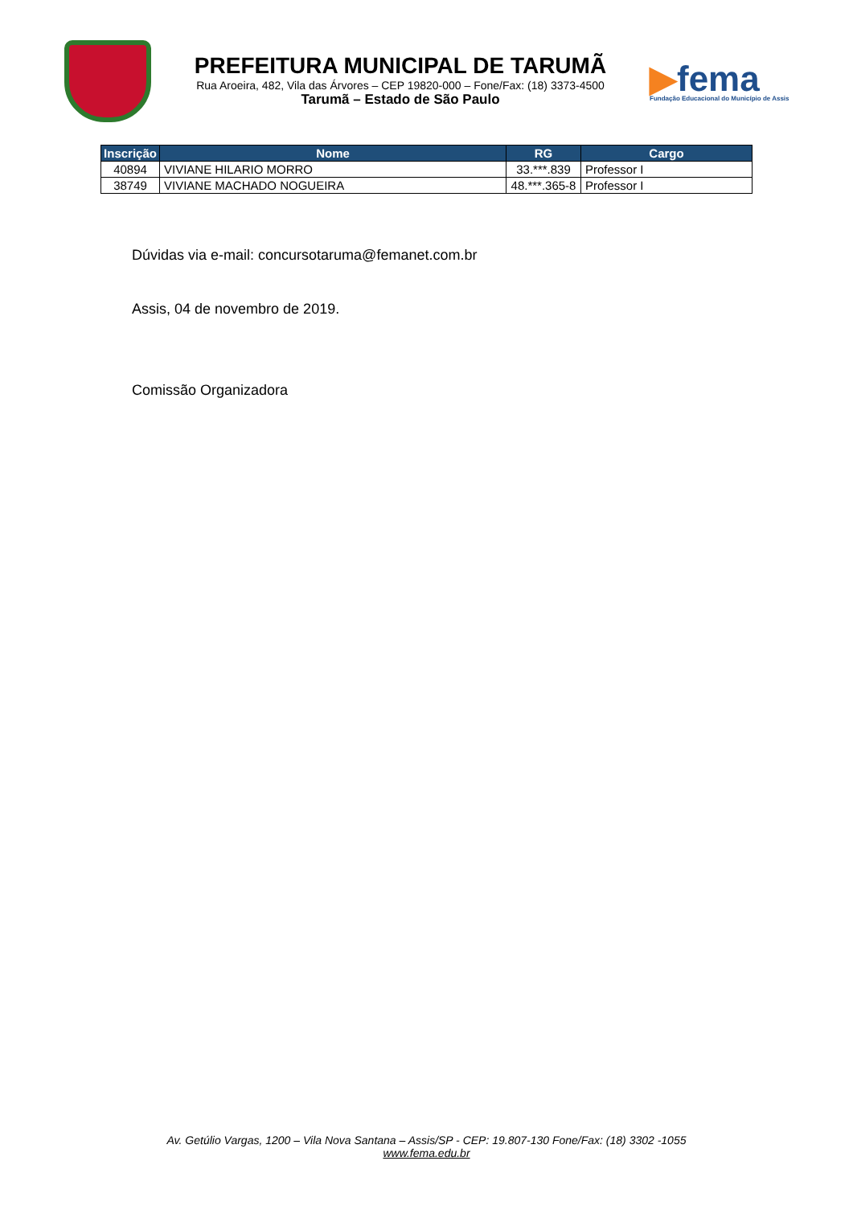PREFEITURA MUNICIPAL DE TARUMÃ
Rua Aroeira, 482, Vila das Árvores – CEP 19820-000 – Fone/Fax: (18) 3373-4500
Tarumã – Estado de São Paulo
▶fema
Fundação Educacional do Município de Assis
| Inscrição | Nome | RG | Cargo |
| --- | --- | --- | --- |
| 40894 | VIVIANE HILARIO MORRO | 33.***.839 | Professor I |
| 38749 | VIVIANE MACHADO NOGUEIRA | 48.***.365-8 | Professor I |
Dúvidas via e-mail: concursotaruma@femanet.com.br
Assis, 04 de novembro de 2019.
Comissão Organizadora
Av. Getúlio Vargas, 1200 – Vila Nova Santana – Assis/SP - CEP: 19.807-130 Fone/Fax: (18) 3302 -1055
www.fema.edu.br